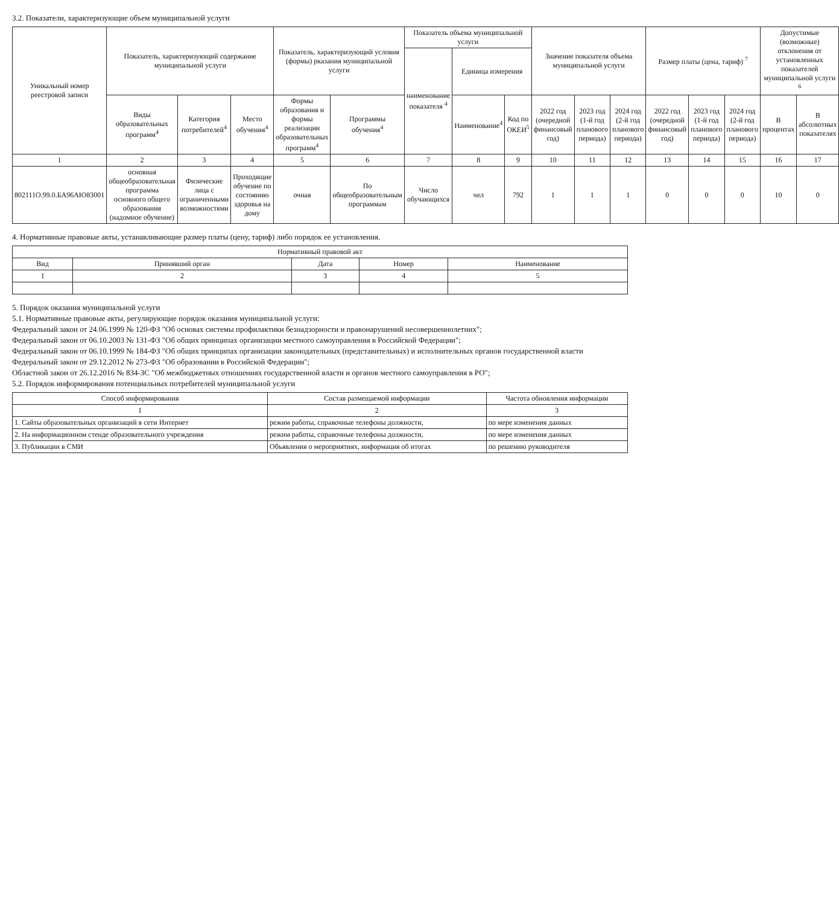3.2. Показатели, характеризующие объем муниципальной услуги
| Уникальный номер реестровой записи | Показатель, характеризующий содержание муниципальной услуги | | | Показатель, характеризующий условия (формы) рказания муниципальной услуги | | Показатель объема муниципальной услуги | | | Значение показателя объема муниципальной услуги | | | Размер платы (цена, тариф) <sup>7</sup> | | | Допустимые (возможные) отклонения от установленных показателей муниципальной услуги <sup>6</sup> | |
| --- | --- | --- | --- | --- | --- | --- | --- | --- | --- | --- | --- | --- | --- | --- | --- | --- |
| | | | | | | наименование показателя <sup>4</sup> | Единица измерения | | | | | | | | | |
| | Виды образовательных программ<sup>4</sup> | Категория потребителей<sup>4</sup> | Место обучения<sup>4</sup> | Формы образования и формы реализации образовательных программ<sup>4</sup> | Программы обучения<sup>4</sup> | | Наименование<sup>4</sup> | Код по ОКЕИ<sup>5</sup> | 2022 год (очередной финансовый год) | 2023 год (1-й год планового периода) | 2024 год (2-й год планового периода) | 2022 год (очередной финансовый год) | 2023 год (1-й год планового периода) | 2024 год (2-й год планового периода) | В процентах | В абсолютных показателях |
| 1 | 2 | 3 | 4 | 5 | 6 | 7 | 8 | 9 | 10 | 11 | 12 | 13 | 14 | 15 | 16 | 17 |
| 802111О.99.0.БА96АЮ83001 | основная общеобразовательная программа основного общего образования (надомное обучение) | Физические лица с ограниченными возможностями | Проходящие обучение по состоянию здоровья на дому | очная | По общеобразовательным программам | Число обучающихся | чел | 792 | 1 | 1 | 1 | 0 | 0 | 0 | 10 | 0 |
4. Нормативные правовые акты, устанавливающие размер платы (цену, тариф) либо порядок ее установления.
| Нормативный правовой акт | | | | |
| --- | --- | --- | --- | --- |
| Вид | Принявший орган | Дата | Номер | Наименование |
| 1 | 2 | 3 | 4 | 5 |
5. Порядок оказания муниципальной услуги
5.1. Нормативные правовые акты, регулирующие порядок оказания муниципальной услуги:
Федеральный закон от 24.06.1999 № 120-ФЗ "Об основах системы профилактики безнадзорности и правонарушений несовершеннолетних";
Федеральный закон от 06.10.2003 № 131-ФЗ "Об общих принципах организации местного самоуправления в Российской Федерации";
Федеральный закон от 06.10.1999 № 184-ФЗ "Об общих принципах организации законодательных (представительных) и исполнительных органов государственной власти
Федеральный закон от 29.12.2012 № 273-ФЗ "Об образовании в Российской Федерации";
Областной закон от 26.12.2016 № 834-ЗС "Об межбюджетных отношениях государственной власти и органов местного самоуправления в РО";
5.2. Порядок информирования потенциальных потребителей муниципальной услуги
| Способ информирования | Состав размещаемой информации | Частота обновления информации |
| --- | --- | --- |
| 1 | 2 | 3 |
| 1. Сайты образовательных организаций в сети Интернет | режим работы, справочные телефоны должности, | по мере изменения данных |
| 2. На информационном стенде образовательного учреждения | режим работы, справочные телефоны должности, | по мере изменения данных |
| 3. Публикации в СМИ | Объявления о мероприятиях, информация об итогах | по решению руководителя |